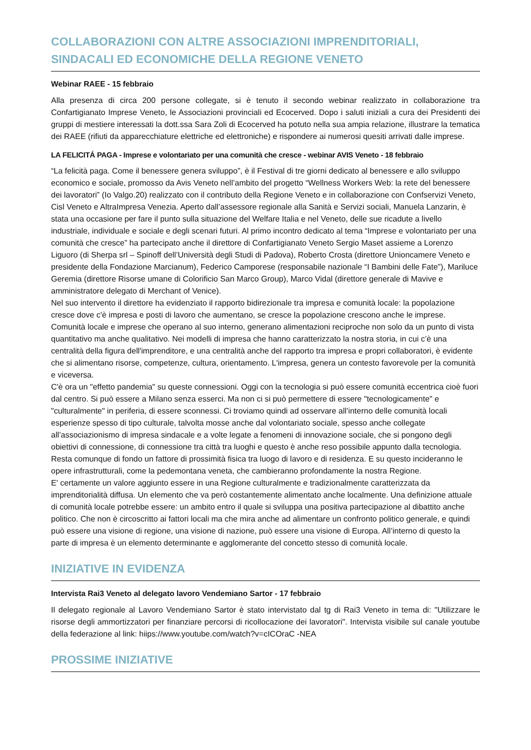COLLABORAZIONI CON ALTRE ASSOCIAZIONI IMPRENDITORIALI, SINDACALI ED ECONOMICHE DELLA REGIONE VENETO
Webinar RAEE - 15 febbraio
Alla presenza di circa 200 persone collegate, si è tenuto il secondo webinar realizzato in collaborazione tra Confartigianato Imprese Veneto, le Associazioni provinciali ed Ecocerved. Dopo i saluti iniziali a cura dei Presidenti dei gruppi di mestiere interessati la dott.ssa Sara Zoli di Ecocerved ha potuto nella sua ampia relazione, illustrare la tematica dei RAEE (rifiuti da apparecchiature elettriche ed elettroniche) e rispondere ai numerosi quesiti arrivati dalle imprese.
LA FELICITÁ PAGA - Imprese e volontariato per una comunità che cresce - webinar AVIS Veneto - 18 febbraio
“La felicità paga. Come il benessere genera sviluppo”, è il Festival di tre giorni dedicato al benessere e allo sviluppo economico e sociale, promosso da Avis Veneto nell’ambito del progetto “Wellness Workers Web: la rete del benessere dei lavoratori” (Io Valgo.20) realizzato con il contributo della Regione Veneto e in collaborazione con Confservizi Veneto, Cisl Veneto e AltraImpresa Venezia. Aperto dall’assessore regionale alla Sanità e Servizi sociali, Manuela Lanzarin, è stata una occasione per fare il punto sulla situazione del Welfare Italia e nel Veneto, delle sue ricadute a livello industriale, individuale e sociale e degli scenari futuri. Al primo incontro dedicato al tema “Imprese e volontariato per una comunità che cresce” ha partecipato anche il direttore di Confartigianato Veneto Sergio Maset assieme a Lorenzo Liguoro (di Sherpa srl – Spinoff dell’Università degli Studi di Padova), Roberto Crosta (direttore Unioncamere Veneto e presidente della Fondazione Marcianum), Federico Camporese (responsabile nazionale “I Bambini delle Fate”), Mariluce Geremia (direttore Risorse umane di Colorificio San Marco Group), Marco Vidal (direttore generale di Mavive e amministratore delegato di Merchant of Venice).
Nel suo intervento il direttore ha evidenziato il rapporto bidirezionale tra impresa e comunità locale: la popolazione cresce dove c'è impresa e posti di lavoro che aumentano, se cresce la popolazione crescono anche le imprese. Comunità locale e imprese che operano al suo interno, generano alimentazioni reciproche non solo da un punto di vista quantitativo ma anche qualitativo. Nei modelli di impresa che hanno caratterizzato la nostra storia, in cui c’è una centralità della figura dell'imprenditore, e una centralità anche del rapporto tra impresa e propri collaboratori, è evidente che si alimentano risorse, competenze, cultura, orientamento. L'impresa, genera un contesto favorevole per la comunità e viceversa.
C'è ora un "effetto pandemia" su queste connessioni. Oggi con la tecnologia si può essere comunità eccentrica cioè fuori dal centro. Si può essere a Milano senza esserci. Ma non ci si può permettere di essere "tecnologicamente" e "culturalmente" in periferia, di essere sconnessi. Ci troviamo quindi ad osservare all’interno delle comunità locali esperienze spesso di tipo culturale, talvolta mosse anche dal volontariato sociale, spesso anche collegate all’associazionismo di impresa sindacale e a volte legate a fenomeni di innovazione sociale, che si pongono degli obiettivi di connessione, di connessione tra città tra luoghi e questo è anche reso possibile appunto dalla tecnologia. Resta comunque di fondo un fattore di prossimità fisica tra luogo di lavoro e di residenza. E su questo incideranno le opere infrastrutturali, come la pedemontana veneta, che cambieranno profondamente la nostra Regione.
E' certamente un valore aggiunto essere in una Regione culturalmente e tradizionalmente caratterizzata da imprenditorialità diffusa. Un elemento che va però costantemente alimentato anche localmente. Una definizione attuale di comunità locale potrebbe essere: un ambito entro il quale si sviluppa una positiva partecipazione al dibattito anche politico. Che non è circoscritto ai fattori locali ma che mira anche ad alimentare un confronto politico generale, e quindi può essere una visione di regione, una visione di nazione, può essere una visione di Europa. All’interno di questo la parte di impresa è un elemento determinante e agglomerante del concetto stesso di comunità locale.
INIZIATIVE IN EVIDENZA
Intervista Rai3 Veneto al delegato lavoro Vendemiano Sartor - 17 febbraio
Il delegato regionale al Lavoro Vendemiano Sartor è stato intervistato dal tg di Rai3 Veneto in tema di: "Utilizzare le risorse degli ammortizzatori per finanziare percorsi di ricollocazione dei lavoratori". Intervista visibile sul canale youtube della federazione al link: hiips://www.youtube.com/watch?v=cICOraC -NEA
PROSSIME INIZIATIVE